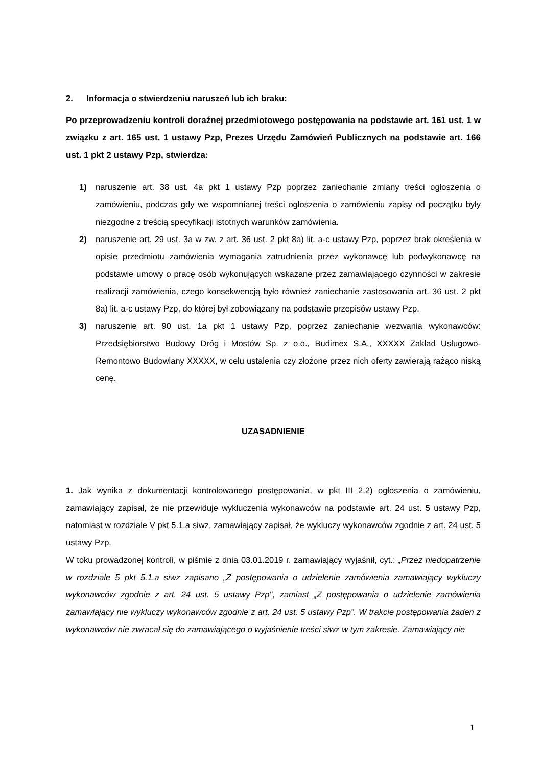2. Informacja o stwierdzeniu naruszeń lub ich braku:
Po przeprowadzeniu kontroli doraźnej przedmiotowego postępowania na podstawie art. 161 ust. 1 w związku z art. 165 ust. 1 ustawy Pzp, Prezes Urzędu Zamówień Publicznych na podstawie art. 166 ust. 1 pkt 2 ustawy Pzp, stwierdza:
1) naruszenie art. 38 ust. 4a pkt 1 ustawy Pzp poprzez zaniechanie zmiany treści ogłoszenia o zamówieniu, podczas gdy we wspomnianej treści ogłoszenia o zamówieniu zapisy od początku były niezgodne z treścią specyfikacji istotnych warunków zamówienia.
2) naruszenie art. 29 ust. 3a w zw. z art. 36 ust. 2 pkt 8a) lit. a-c ustawy Pzp, poprzez brak określenia w opisie przedmiotu zamówienia wymagania zatrudnienia przez wykonawcę lub podwykonawcę na podstawie umowy o pracę osób wykonujących wskazane przez zamawiającego czynności w zakresie realizacji zamówienia, czego konsekwencją było również zaniechanie zastosowania art. 36 ust. 2 pkt 8a) lit. a-c ustawy Pzp, do której był zobowiązany na podstawie przepisów ustawy Pzp.
3) naruszenie art. 90 ust. 1a pkt 1 ustawy Pzp, poprzez zaniechanie wezwania wykonawców: Przedsiębiorstwo Budowy Dróg i Mostów Sp. z o.o., Budimex S.A., XXXXX Zakład Usługowo-Remontowo Budowlany XXXXX, w celu ustalenia czy złożone przez nich oferty zawierają rażąco niską cenę.
UZASADNIENIE
1. Jak wynika z dokumentacji kontrolowanego postępowania, w pkt III 2.2) ogłoszenia o zamówieniu, zamawiający zapisał, że nie przewiduje wykluczenia wykonawców na podstawie art. 24 ust. 5 ustawy Pzp, natomiast w rozdziale V pkt 5.1.a siwz, zamawiający zapisał, że wykluczy wykonawców zgodnie z art. 24 ust. 5 ustawy Pzp.
W toku prowadzonej kontroli, w piśmie z dnia 03.01.2019 r. zamawiający wyjaśnił, cyt.: „Przez niedopatrzenie w rozdziale 5 pkt 5.1.a siwz zapisano „Z postępowania o udzielenie zamówienia zamawiający wykluczy wykonawców zgodnie z art. 24 ust. 5 ustawy Pzp", zamiast „Z postępowania o udzielenie zamówienia zamawiający nie wykluczy wykonawców zgodnie z art. 24 ust. 5 ustawy Pzp”. W trakcie postępowania żaden z wykonawców nie zwracał się do zamawiającego o wyjaśnienie treści siwz w tym zakresie. Zamawiający nie
1